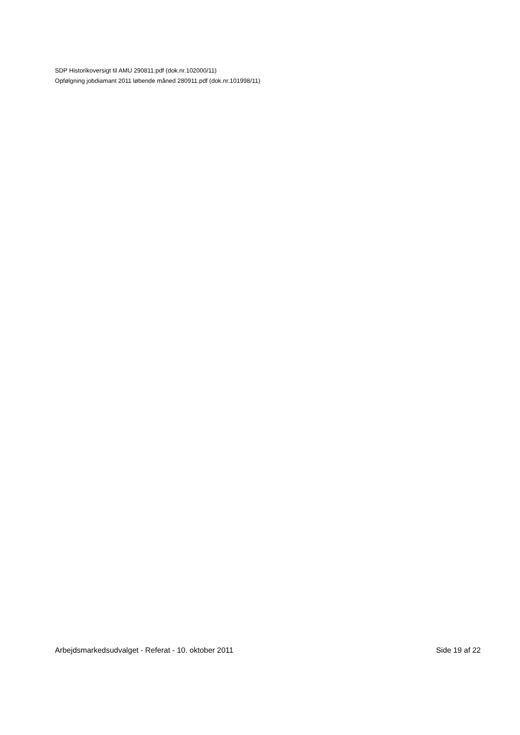SDP Historikoversigt til AMU 290811.pdf (dok.nr.102000/11)
Opfølgning jobdiamant 2011 løbende måned 280911.pdf (dok.nr.101998/11)
Arbejdsmarkedsudvalget - Referat - 10. oktober 2011 Side 19 af 22